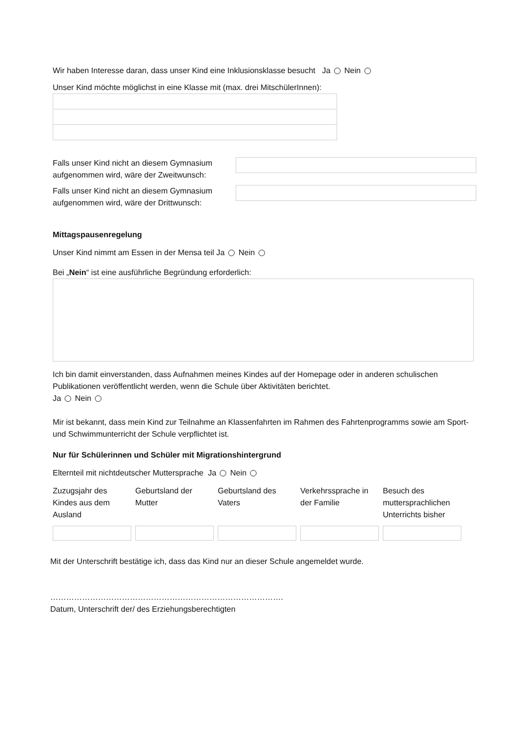Wir haben Interesse daran, dass unser Kind eine Inklusionsklasse besucht Ja Nein
Unser Kind möchte möglichst in eine Klasse mit (max. drei MitschülerInnen):
Falls unser Kind nicht an diesem Gymnasium aufgenommen wird, wäre der Zweitwunsch:
Falls unser Kind nicht an diesem Gymnasium aufgenommen wird, wäre der Drittwunsch:
Mittagspausenregelung
Unser Kind nimmt am Essen in der Mensa teil Ja Nein
Bei „Nein“ ist eine ausführliche Begründung erforderlich:
Ich bin damit einverstanden, dass Aufnahmen meines Kindes auf der Homepage oder in anderen schulischen Publikationen veröffentlicht werden, wenn die Schule über Aktivitäten berichtet.
Ja Nein
Mir ist bekannt, dass mein Kind zur Teilnahme an Klassenfahrten im Rahmen des Fahrtenprogramms sowie am Sport- und Schwimmunterricht der Schule verpflichtet ist.
Nur für Schülerinnen und Schüler mit Migrationshintergrund
Elternteil mit nichtdeutscher Muttersprache Ja Nein
| Zuzugsjahr des Kindes aus dem Ausland | Geburtsland der Mutter | Geburtsland des Vaters | Verkehrssprache in der Familie | Besuch des muttersprachlichen Unterrichts bisher |
Mit der Unterschrift bestätige ich, dass das Kind nur an dieser Schule angemeldet wurde.
…………………………………………………………………………….
Datum, Unterschrift der/ des Erziehungsberechtigten